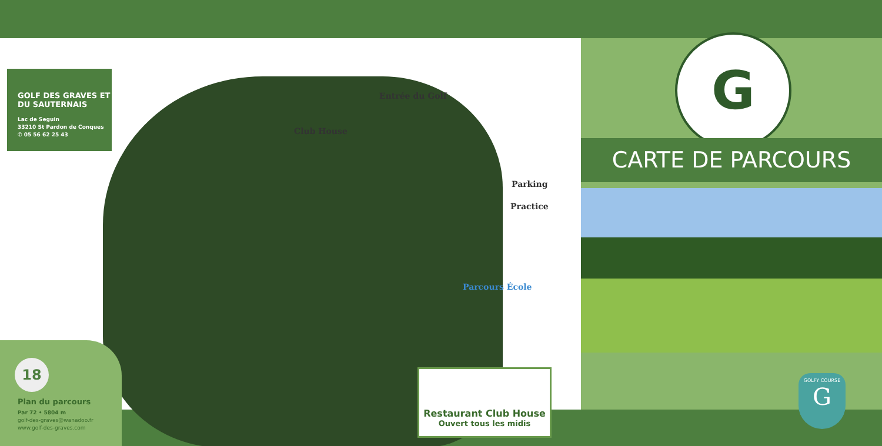GOLF DES GRAVES ET DU SAUTERNAIS
Lac de Seguin
33210 St Pardon de Conques
✆ 05 56 62 25 43
Entrée du Golf
Club House
Parking
Practice
Parcours École
Restaurant Club House
Ouvert tous les midis
18
Plan du parcours
Par 72 • 5804 m
golf-des-graves@wanadoo.fr
www.golf-des-graves.com
G
CARTE DE PARCOURS
GOLFY COURSE
G